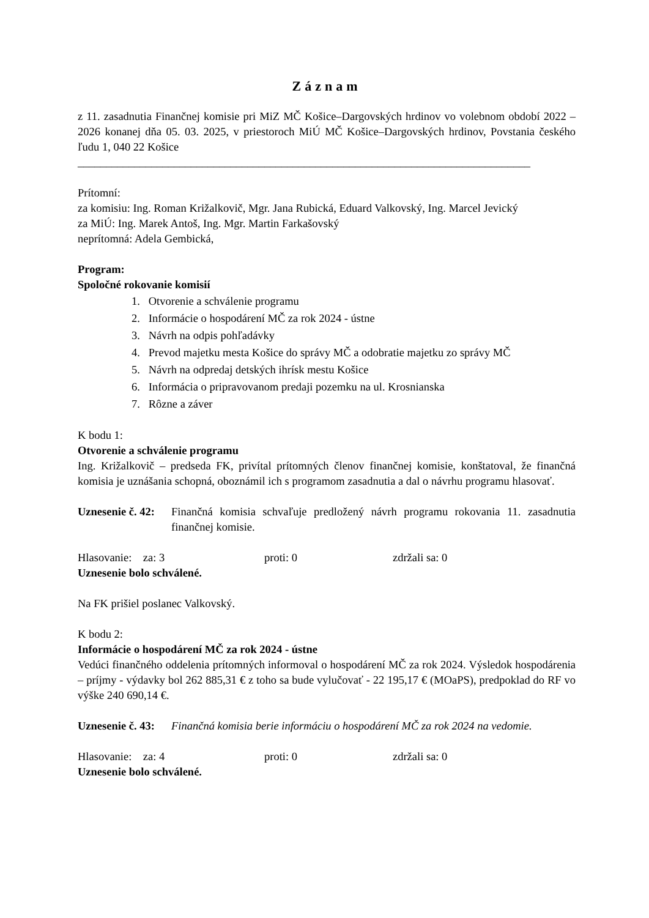Záznam
z 11. zasadnutia Finančnej komisie pri MiZ MČ Košice–Dargovských hrdinov vo volebnom období 2022 – 2026 konanej dňa 05. 03. 2025, v priestoroch MiÚ MČ Košice–Dargovských hrdinov, Povstania českého ľudu 1, 040 22 Košice
________________________________________________________________________________
Prítomní:
za komisiu: Ing. Roman Križalkovič, Mgr. Jana Rubická, Eduard Valkovský, Ing. Marcel Jevický
za MiÚ: Ing. Marek Antoš, Ing. Mgr. Martin Farkašovský
neprítomná: Adela Gembická,
Program:
Spoločné rokovanie komisií
1. Otvorenie a schválenie programu
2. Informácie o hospodárení MČ za rok 2024 - ústne
3. Návrh na odpis pohľadávky
4. Prevod majetku mesta Košice do správy MČ a odobratie majetku zo správy MČ
5. Návrh na odpredaj detských ihrísk mestu Košice
6. Informácia o pripravovanom predaji pozemku na ul. Krosnianska
7. Rôzne a záver
K bodu 1:
Otvorenie a schválenie programu
Ing. Križalkovič – predseda FK, privítal prítomných členov finančnej komisie, konštatoval, že finančná komisia je uznášania schopná, oboznámil ich s programom zasadnutia a dal o návrhu programu hlasovať.
Uznesenie č. 42:
Finančná komisia schvaľuje predložený návrh programu rokovania 11. zasadnutia finančnej komisie.
Hlasovanie: za: 3 proti: 0 zdržali sa: 0
Uznesenie bolo schválené.
Na FK prišiel poslanec Valkovský.
K bodu 2:
Informácie o hospodárení MČ za rok 2024 - ústne
Vedúci finančného oddelenia prítomných informoval o hospodárení MČ za rok 2024. Výsledok hospodárenia – príjmy - výdavky bol 262 885,31 € z toho sa bude vylučovať - 22 195,17 € (MOaPS), predpoklad do RF vo výške 240 690,14 €.
Uznesenie č. 43:
Finančná komisia berie informáciu o hospodárení MČ za rok 2024 na vedomie.
Hlasovanie: za: 4 proti: 0 zdržali sa: 0
Uznesenie bolo schválené.